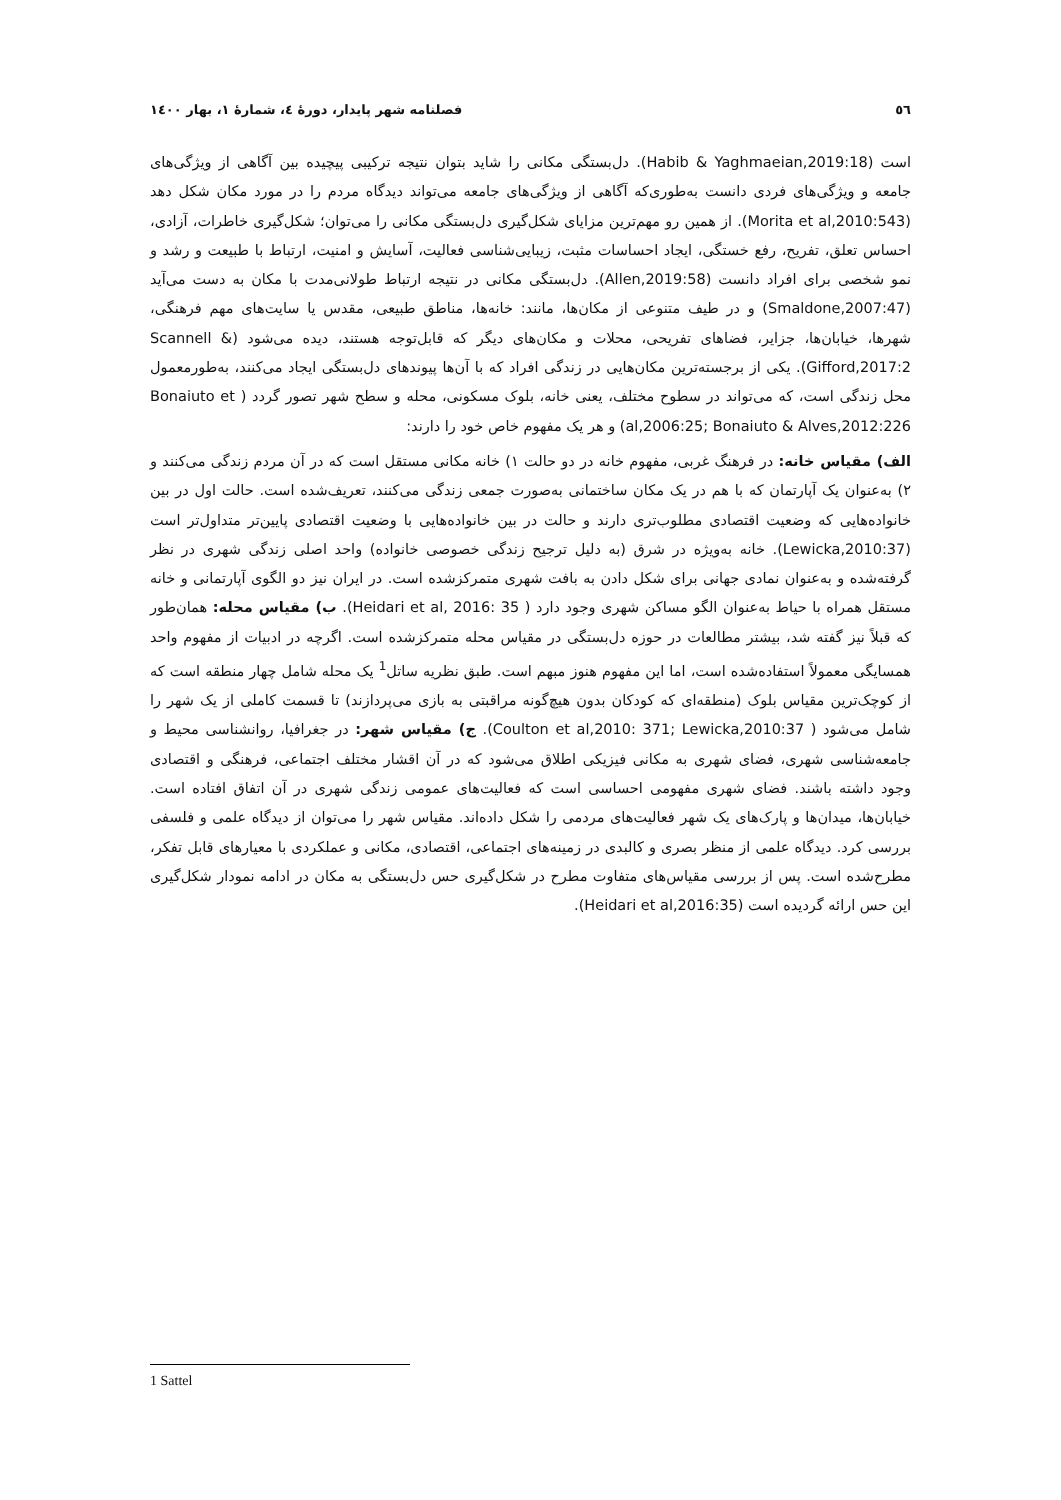٥٦ فصلنامه شهر پایدار، دورهٔ ٤، شمارهٔ ١، بهار ١٤٠٠
است (Habib & Yaghmaeian,2019:18). دل‌بستگی مکانی را شاید بتوان نتیجه ترکیبی پیچیده بین آگاهی از ویژگی‌های جامعه و ویژگی‌های فردی دانست به‌طوری‌که آگاهی از ویژگی‌های جامعه می‌تواند دیدگاه مردم را در مورد مکان شکل دهد (Morita et al,2010:543). از همین رو مهم‌ترین مزایای شکل‌گیری دل‌بستگی مکانی را می‌توان؛ شکل‌گیری خاطرات، آزادی، احساس تعلق، تفریح، رفع خستگی، ایجاد احساسات مثبت، زیبایی‌شناسی فعالیت، آسایش و امنیت، ارتباط با طبیعت و رشد و نمو شخصی برای افراد دانست (Allen,2019:58). دل‌بستگی مکانی در نتیجه ارتباط طولانی‌مدت با مکان به دست می‌آید (Smaldone,2007:47) و در طیف متنوعی از مکان‌ها، مانند: خانه‌ها، مناطق طبیعی، مقدس یا سایت‌های مهم فرهنگی، شهرها، خیابان‌ها، جزایر، فضاهای تفریحی، محلات و مکان‌های دیگر که قابل‌توجه هستند، دیده می‌شود (Scannell & Gifford,2017:2). یکی از برجسته‌ترین مکان‌هایی در زندگی افراد که با آن‌ها پیوندهای دل‌بستگی ایجاد می‌کنند، به‌طورمعمول محل زندگی است، که می‌تواند در سطوح مختلف، یعنی خانه، بلوک مسکونی، محله و سطح شهر تصور گردد ( Bonaiuto et al,2006:25; Bonaiuto & Alves,2012:226) و هر یک مفهوم خاص خود را دارند:
الف) مقیاس خانه: در فرهنگ غربی، مفهوم خانه در دو حالت ١) خانه مکانی مستقل است که در آن مردم زندگی می‌کنند و ٢) به‌عنوان یک آپارتمان که با هم در یک مکان ساختمانی به‌صورت جمعی زندگی می‌کنند، تعریف‌شده است. حالت اول در بین خانواده‌هایی که وضعیت اقتصادی مطلوب‌تری دارند و حالت در بین خانواده‌هایی با وضعیت اقتصادی پایین‌تر متداول‌تر است (Lewicka,2010:37). خانه به‌ویژه در شرق (به دلیل ترجیح زندگی خصوصی خانواده) واحد اصلی زندگی شهری در نظر گرفته‌شده و به‌عنوان نمادی جهانی برای شکل دادن به بافت شهری متمرکزشده است. در ایران نیز دو الگوی آپارتمانی و خانه مستقل همراه با حیاط به‌عنوان الگو مساکن شهری وجود دارد ( Heidari et al, 2016: 35). ب) مقیاس محله: همان‌طور که قبلاً نیز گفته شد، بیشتر مطالعات در حوزه دل‌بستگی در مقیاس محله متمرکزشده است. اگرچه در ادبیات از مفهوم واحد همسایگی معمولاً استفاده‌شده است، اما این مفهوم هنوز مبهم است. طبق نظریه ساتل<sup>1</sup> یک محله شامل چهار منطقه است که از کوچک‌ترین مقیاس بلوک (منطقه‌ای که کودکان بدون هیچ‌گونه مراقبتی به بازی می‌پردازند) تا قسمت کاملی از یک شهر را شامل می‌شود ( Coulton et al,2010: 371; Lewicka,2010:37). ج) مقیاس شهر: در جغرافیا، روانشناسی محیط و جامعه‌شناسی شهری، فضای شهری به مکانی فیزیکی اطلاق می‌شود که در آن اقشار مختلف اجتماعی، فرهنگی و اقتصادی وجود داشته باشند. فضای شهری مفهومی احساسی است که فعالیت‌های عمومی زندگی شهری در آن اتفاق افتاده است. خیابان‌ها، میدان‌ها و پارک‌های یک شهر فعالیت‌های مردمی را شکل داده‌اند. مقیاس شهر را می‌توان از دیدگاه علمی و فلسفی بررسی کرد. دیدگاه علمی از منظر بصری و کالبدی در زمینه‌های اجتماعی، اقتصادی، مکانی و عملکردی با معیارهای قابل تفکر، مطرح‌شده است. پس از بررسی مقیاس‌های متفاوت مطرح در شکل‌گیری حس دل‌بستگی به مکان در ادامه نمودار شکل‌گیری این حس ارائه گردیده است (Heidari et al,2016:35).
1 Sattel